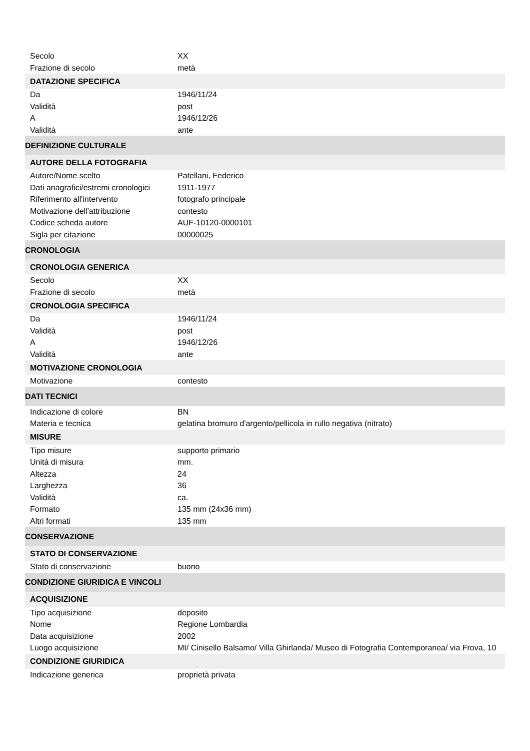| Secolo | XX |
| Frazione di secolo | metà |
| DATAZIONE SPECIFICA | |
| Da | 1946/11/24 |
| Validità | post |
| A | 1946/12/26 |
| Validità | ante |
| DEFINIZIONE CULTURALE | |
| AUTORE DELLA FOTOGRAFIA | |
| Autore/Nome scelto | Patellani, Federico |
| Dati anagrafici/estremi cronologici | 1911-1977 |
| Riferimento all'intervento | fotografo principale |
| Motivazione dell'attribuzione | contesto |
| Codice scheda autore | AUF-10120-0000101 |
| Sigla per citazione | 00000025 |
| CRONOLOGIA | |
| CRONOLOGIA GENERICA | |
| Secolo | XX |
| Frazione di secolo | metà |
| CRONOLOGIA SPECIFICA | |
| Da | 1946/11/24 |
| Validità | post |
| A | 1946/12/26 |
| Validità | ante |
| MOTIVAZIONE CRONOLOGIA | |
| Motivazione | contesto |
| DATI TECNICI | |
| Indicazione di colore | BN |
| Materia e tecnica | gelatina bromuro d'argento/pellicola in rullo negativa (nitrato) |
| MISURE | |
| Tipo misure | supporto primario |
| Unità di misura | mm. |
| Altezza | 24 |
| Larghezza | 36 |
| Validità | ca. |
| Formato | 135 mm (24x36 mm) |
| Altri formati | 135 mm |
| CONSERVAZIONE | |
| STATO DI CONSERVAZIONE | |
| Stato di conservazione | buono |
| CONDIZIONE GIURIDICA E VINCOLI | |
| ACQUISIZIONE | |
| Tipo acquisizione | deposito |
| Nome | Regione Lombardia |
| Data acquisizione | 2002 |
| Luogo acquisizione | MI/ Cinisello Balsamo/ Villa Ghirlanda/ Museo di Fotografia Contemporanea/ via Frova, 10 |
| CONDIZIONE GIURIDICA | |
| Indicazione generica | proprietà privata |